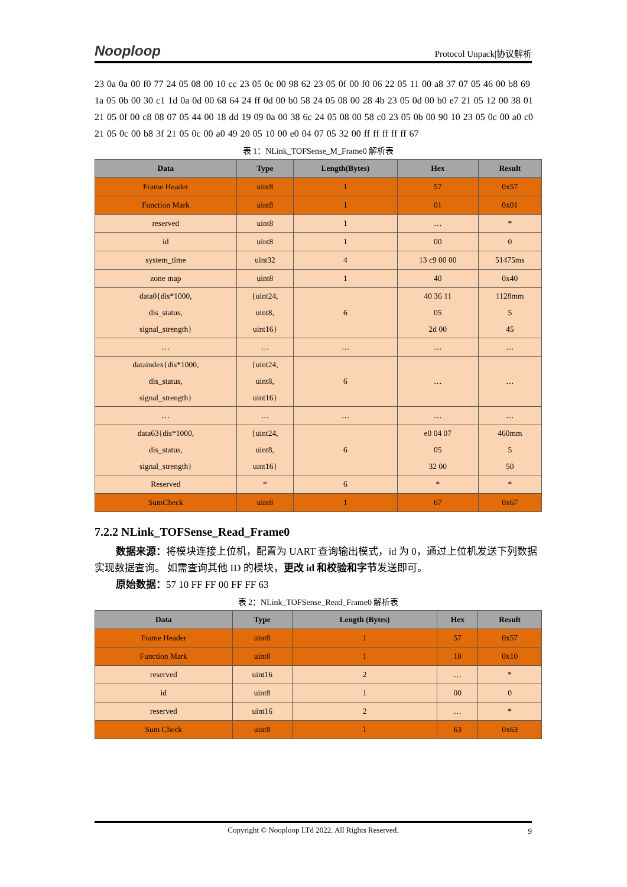Nooploop
Protocol Unpack|协议解析
23 0a 0a 00 f0 77 24 05 08 00 10 cc 23 05 0c 00 98 62 23 05 0f 00 f0 06 22 05 11 00 a8 37 07 05 46 00 b8 69 1a 05 0b 00 30 c1 1d 0a 0d 00 68 64 24 ff 0d 00 b0 58 24 05 08 00 28 4b 23 05 0d 00 b0 e7 21 05 12 00 38 01 21 05 0f 00 c8 08 07 05 44 00 18 dd 19 09 0a 00 38 6c 24 05 08 00 58 c0 23 05 0b 00 90 10 23 05 0c 00 a0 c0 21 05 0c 00 b8 3f 21 05 0c 00 a0 49 20 05 10 00 e0 04 07 05 32 00 ff ff ff ff ff 67
表 1：NLink_TOFSense_M_Frame0 解析表
| Data | Type | Length(Bytes) | Hex | Result |
| --- | --- | --- | --- | --- |
| Frame Header | uint8 | 1 | 57 | 0x57 |
| Function Mark | uint8 | 1 | 01 | 0x01 |
| reserved | uint8 | 1 | … | * |
| id | uint8 | 1 | 00 | 0 |
| system_time | uint32 | 4 | 13 c9 00 00 | 51475ms |
| zone map | uint8 | 1 | 40 | 0x40 |
| data0{dis*1000, dis_status, signal_strength} | {uint24, uint8, uint16} | 6 | 40 36 11 05 2d 00 | 1128mm 5 45 |
| … | … | … | … | … |
| dataindex{dis*1000, dis_status, signal_strength} | {uint24, uint8, uint16} | 6 | … | … |
| … | … | … | … | … |
| data63{dis*1000, dis_status, signal_strength} | {uint24, uint8, uint16} | 6 | e0 04 07 05 32 00 | 460mm 5 50 |
| Reserved | * | 6 | * | * |
| SumCheck | uint8 | 1 | 67 | 0x67 |
7.2.2 NLink_TOFSense_Read_Frame0
数据来源：将模块连接上位机，配置为 UART 查询输出模式，id 为 0，通过上位机发送下列数据实现数据查询。 如需查询其他 ID 的模块，更改 id 和校验和字节发送即可。
原始数据：57 10 FF FF 00 FF FF 63
表 2：NLink_TOFSense_Read_Frame0 解析表
| Data | Type | Length (Bytes) | Hex | Result |
| --- | --- | --- | --- | --- |
| Frame Header | uint8 | 1 | 57 | 0x57 |
| Function Mark | uint8 | 1 | 10 | 0x10 |
| reserved | uint16 | 2 | … | * |
| id | uint8 | 1 | 00 | 0 |
| reserved | uint16 | 2 | … | * |
| Sum Check | uint8 | 1 | 63 | 0x63 |
Copyright © Nooploop LTd 2022. All Rights Reserved. 9